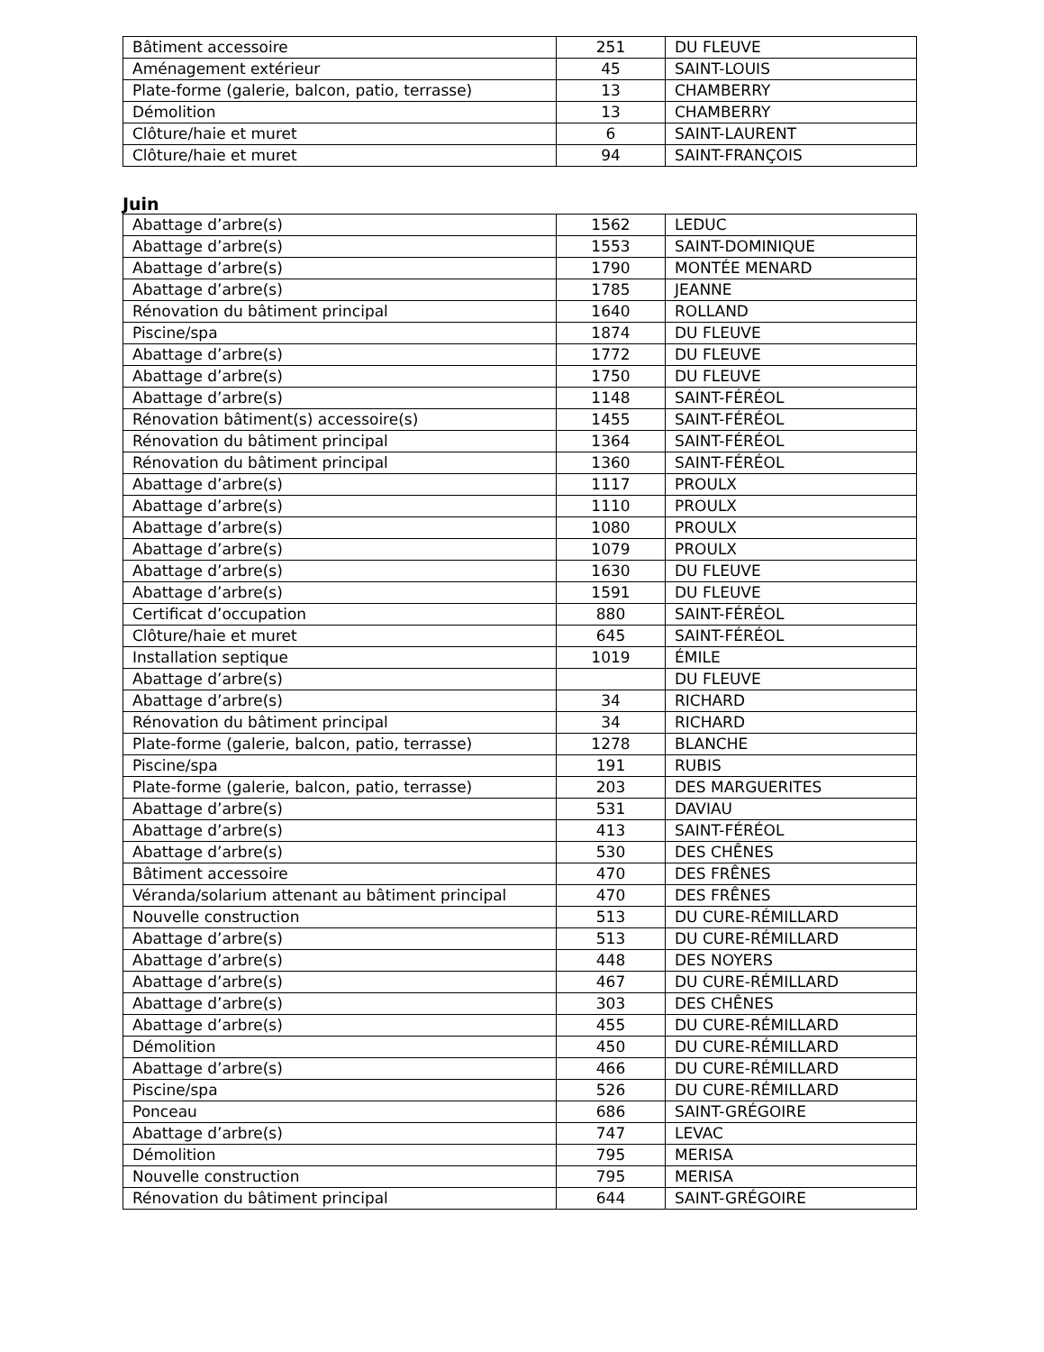| Bâtiment accessoire | 251 | DU FLEUVE |
| Aménagement extérieur | 45 | SAINT-LOUIS |
| Plate-forme (galerie, balcon, patio, terrasse) | 13 | CHAMBERRY |
| Démolition | 13 | CHAMBERRY |
| Clôture/haie et muret | 6 | SAINT-LAURENT |
| Clôture/haie et muret | 94 | SAINT-FRANÇOIS |
Juin
| Abattage d’arbre(s) | 1562 | LEDUC |
| Abattage d’arbre(s) | 1553 | SAINT-DOMINIQUE |
| Abattage d’arbre(s) | 1790 | MONTÉE MENARD |
| Abattage d’arbre(s) | 1785 | JEANNE |
| Rénovation du bâtiment principal | 1640 | ROLLAND |
| Piscine/spa | 1874 | DU FLEUVE |
| Abattage d’arbre(s) | 1772 | DU FLEUVE |
| Abattage d’arbre(s) | 1750 | DU FLEUVE |
| Abattage d’arbre(s) | 1148 | SAINT-FÉRÉOL |
| Rénovation bâtiment(s) accessoire(s) | 1455 | SAINT-FÉRÉOL |
| Rénovation du bâtiment principal | 1364 | SAINT-FÉRÉOL |
| Rénovation du bâtiment principal | 1360 | SAINT-FÉRÉOL |
| Abattage d’arbre(s) | 1117 | PROULX |
| Abattage d’arbre(s) | 1110 | PROULX |
| Abattage d’arbre(s) | 1080 | PROULX |
| Abattage d’arbre(s) | 1079 | PROULX |
| Abattage d’arbre(s) | 1630 | DU FLEUVE |
| Abattage d’arbre(s) | 1591 | DU FLEUVE |
| Certificat d’occupation | 880 | SAINT-FÉRÉOL |
| Clôture/haie et muret | 645 | SAINT-FÉRÉOL |
| Installation septique | 1019 | ÉMILE |
| Abattage d’arbre(s) | | DU FLEUVE |
| Abattage d’arbre(s) | 34 | RICHARD |
| Rénovation du bâtiment principal | 34 | RICHARD |
| Plate-forme (galerie, balcon, patio, terrasse) | 1278 | BLANCHE |
| Piscine/spa | 191 | RUBIS |
| Plate-forme (galerie, balcon, patio, terrasse) | 203 | DES MARGUERITES |
| Abattage d’arbre(s) | 531 | DAVIAU |
| Abattage d’arbre(s) | 413 | SAINT-FÉRÉOL |
| Abattage d’arbre(s) | 530 | DES CHÊNES |
| Bâtiment accessoire | 470 | DES FRÊNES |
| Véranda/solarium attenant au bâtiment principal | 470 | DES FRÊNES |
| Nouvelle construction | 513 | DU CURE-RÉMILLARD |
| Abattage d’arbre(s) | 513 | DU CURE-RÉMILLARD |
| Abattage d’arbre(s) | 448 | DES NOYERS |
| Abattage d’arbre(s) | 467 | DU CURE-RÉMILLARD |
| Abattage d’arbre(s) | 303 | DES CHÊNES |
| Abattage d’arbre(s) | 455 | DU CURE-RÉMILLARD |
| Démolition | 450 | DU CURE-RÉMILLARD |
| Abattage d’arbre(s) | 466 | DU CURE-RÉMILLARD |
| Piscine/spa | 526 | DU CURE-RÉMILLARD |
| Ponceau | 686 | SAINT-GRÉGOIRE |
| Abattage d’arbre(s) | 747 | LEVAC |
| Démolition | 795 | MERISA |
| Nouvelle construction | 795 | MERISA |
| Rénovation du bâtiment principal | 644 | SAINT-GRÉGOIRE |